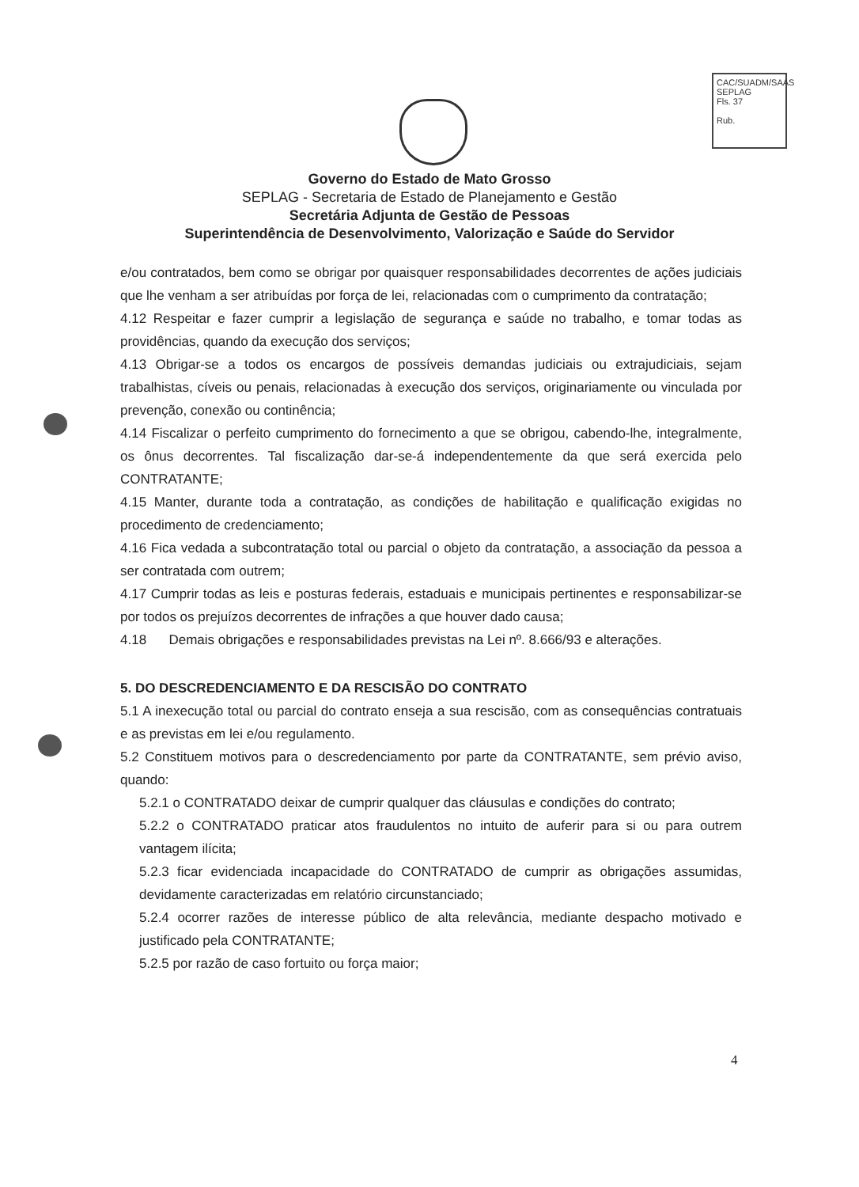CAC/SUADM/SAAS
SEPLAG
Fls. 37
Rub.
Governo do Estado de Mato Grosso
SEPLAG - Secretaria de Estado de Planejamento e Gestão
Secretária Adjunta de Gestão de Pessoas
Superintendência de Desenvolvimento, Valorização e Saúde do Servidor
e/ou contratados, bem como se obrigar por quaisquer responsabilidades decorrentes de ações judiciais que lhe venham a ser atribuídas por força de lei, relacionadas com o cumprimento da contratação;
4.12 Respeitar e fazer cumprir a legislação de segurança e saúde no trabalho, e tomar todas as providências, quando da execução dos serviços;
4.13 Obrigar-se a todos os encargos de possíveis demandas judiciais ou extrajudiciais, sejam trabalhistas, cíveis ou penais, relacionadas à execução dos serviços, originariamente ou vinculada por prevenção, conexão ou continência;
4.14 Fiscalizar o perfeito cumprimento do fornecimento a que se obrigou, cabendo-lhe, integralmente, os ônus decorrentes. Tal fiscalização dar-se-á independentemente da que será exercida pelo CONTRATANTE;
4.15 Manter, durante toda a contratação, as condições de habilitação e qualificação exigidas no procedimento de credenciamento;
4.16 Fica vedada a subcontratação total ou parcial o objeto da contratação, a associação da pessoa a ser contratada com outrem;
4.17 Cumprir todas as leis e posturas federais, estaduais e municipais pertinentes e responsabilizar-se por todos os prejuízos decorrentes de infrações a que houver dado causa;
4.18 Demais obrigações e responsabilidades previstas na Lei nº. 8.666/93 e alterações.
5. DO DESCREDENCIAMENTO E DA RESCISÃO DO CONTRATO
5.1 A inexecução total ou parcial do contrato enseja a sua rescisão, com as consequências contratuais e as previstas em lei e/ou regulamento.
5.2 Constituem motivos para o descredenciamento por parte da CONTRATANTE, sem prévio aviso, quando:
5.2.1 o CONTRATADO deixar de cumprir qualquer das cláusulas e condições do contrato;
5.2.2 o CONTRATADO praticar atos fraudulentos no intuito de auferir para si ou para outrem vantagem ilícita;
5.2.3 ficar evidenciada incapacidade do CONTRATADO de cumprir as obrigações assumidas, devidamente caracterizadas em relatório circunstanciado;
5.2.4 ocorrer razões de interesse público de alta relevância, mediante despacho motivado e justificado pela CONTRATANTE;
5.2.5 por razão de caso fortuito ou força maior;
4